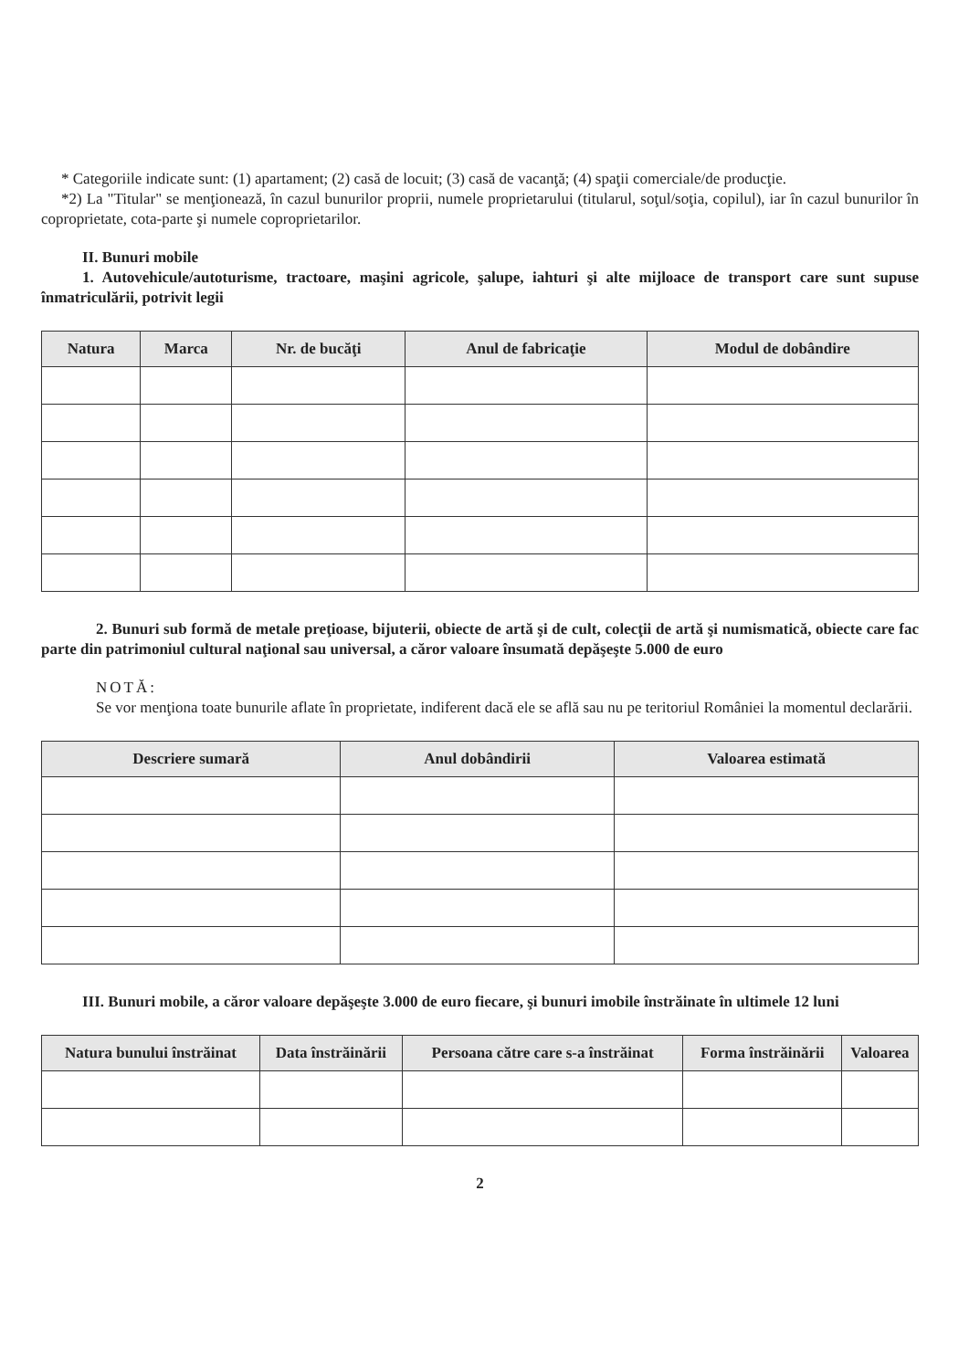* Categoriile indicate sunt: (1) apartament; (2) casă de locuit; (3) casă de vacanţă; (4) spaţii comerciale/de producţie.
*2) La "Titular" se menţionează, în cazul bunurilor proprii, numele proprietarului (titularul, soţul/soţia, copilul), iar în cazul bunurilor în coproprietate, cota-parte şi numele coproprietarilor.
II. Bunuri mobile
1. Autovehicule/autoturisme, tractoare, maşini agricole, şalupe, iahturi şi alte mijloace de transport care sunt supuse înmatriculării, potrivit legii
| Natura | Marca | Nr. de bucăţi | Anul de fabricaţie | Modul de dobândire |
| --- | --- | --- | --- | --- |
2. Bunuri sub formă de metale preţioase, bijuterii, obiecte de artă şi de cult, colecţii de artă şi numismatică, obiecte care fac parte din patrimoniul cultural naţional sau universal, a căror valoare însumată depăşeşte 5.000 de euro
NOTĂ:
Se vor menţiona toate bunurile aflate în proprietate, indiferent dacă ele se află sau nu pe teritoriul României la momentul declarării.
| Descriere sumară | Anul dobândirii | Valoarea estimată |
| --- | --- | --- |
III. Bunuri mobile, a căror valoare depăşeşte 3.000 de euro fiecare, şi bunuri imobile înstrăinate în ultimele 12 luni
| Natura bunului înstrăinat | Data înstrăinării | Persoana către care s-a înstrăinat | Forma înstrăinării | Valoarea |
| --- | --- | --- | --- | --- |
2